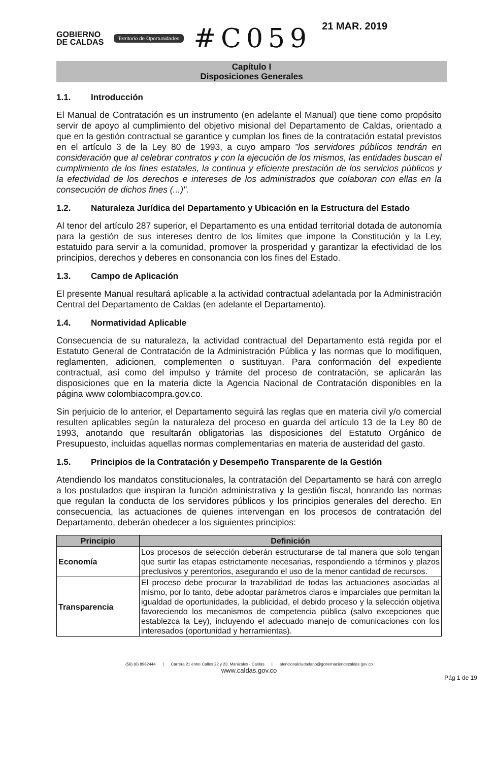GOBIERNO
DE CALDAS
Territorio de Oportunidades
#C059
21 MAR. 2019
Capítulo I
Disposiciones Generales
1.1. Introducción
El Manual de Contratación es un instrumento (en adelante el Manual) que tiene como propósito servir de apoyo al cumplimiento del objetivo misional del Departamento de Caldas, orientado a que en la gestión contractual se garantice y cumplan los fines de la contratación estatal previstos en el artículo 3 de la Ley 80 de 1993, a cuyo amparo "los servidores públicos tendrán en consideración que al celebrar contratos y con la ejecución de los mismos, las entidades buscan el cumplimiento de los fines estatales, la continua y eficiente prestación de los servicios públicos y la efectividad de los derechos e intereses de los administrados que colaboran con ellas en la consecución de dichos fines (...)".
1.2. Naturaleza Jurídica del Departamento y Ubicación en la Estructura del Estado
Al tenor del artículo 287 superior, el Departamento es una entidad territorial dotada de autonomía para la gestión de sus intereses dentro de los límites que impone la Constitución y la Ley, estatuido para servir a la comunidad, promover la prosperidad y garantizar la efectividad de los principios, derechos y deberes en consonancia con los fines del Estado.
1.3. Campo de Aplicación
El presente Manual resultará aplicable a la actividad contractual adelantada por la Administración Central del Departamento de Caldas (en adelante el Departamento).
1.4. Normatividad Aplicable
Consecuencia de su naturaleza, la actividad contractual del Departamento está regida por el Estatuto General de Contratación de la Administración Pública y las normas que lo modifiquen, reglamenten, adicionen, complementen o sustituyan. Para conformación del expediente contractual, así como del impulso y trámite del proceso de contratación, se aplicarán las disposiciones que en la materia dicte la Agencia Nacional de Contratación disponibles en la página www colombiacompra.gov.co.
Sin perjuicio de lo anterior, el Departamento seguirá las reglas que en materia civil y/o comercial resulten aplicables según la naturaleza del proceso en guarda del artículo 13 de la Ley 80 de 1993, anotando que resultarán obligatorias las disposiciones del Estatuto Orgánico de Presupuesto, incluidas aquellas normas complementarias en materia de austeridad del gasto.
1.5. Principios de la Contratación y Desempeño Transparente de la Gestión
Atendiendo los mandatos constitucionales, la contratación del Departamento se hará con arreglo a los postulados que inspiran la función administrativa y la gestión fiscal, honrando las normas que regulan la conducta de los servidores públicos y los principios generales del derecho. En consecuencia, las actuaciones de quienes intervengan en los procesos de contratación del Departamento, deberán obedecer a los siguientes principios:
| Principio | Definición |
| --- | --- |
| Economía | Los procesos de selección deberán estructurarse de tal manera que solo tengan que surtir las etapas estrictamente necesarias, respondiendo a términos y plazos preclusivos y perentorios, asegurando el uso de la menor cantidad de recursos. |
| Transparencia | El proceso debe procurar la trazabilidad de todas las actuaciones asociadas al mismo, por lo tanto, debe adoptar parámetros claros e imparciales que permitan la igualdad de oportunidades, la publicidad, el debido proceso y la selección objetiva favoreciendo los mecanismos de competencia pública (salvo excepciones que establezca la Ley), incluyendo el adecuado manejo de comunicaciones con los interesados (oportunidad y herramientas). |
(56) (6) 8982444 | Carrera 21 entre Calles 22 y 23, Manizales - Caldas | atencionalciudadano@gobernaciondecaldas gov co
www.caldas.gov.co
Pág 1 de 19